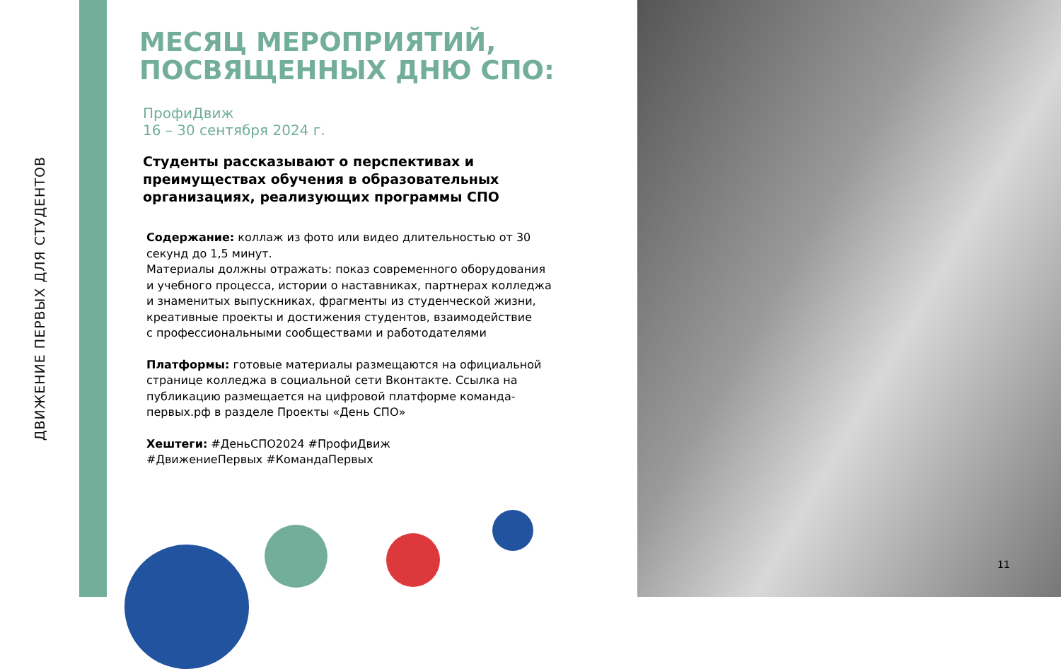ДВИЖЕНИЕ ПЕРВЫХ ДЛЯ СТУДЕНТОВ
МЕСЯЦ МЕРОПРИЯТИЙ, ПОСВЯЩЕННЫХ ДНЮ СПО:
ПрофиДвиж
16 – 30 сентября 2024 г.
Студенты рассказывают о перспективах и преимуществах обучения в образовательных организациях, реализующих программы СПО
Содержание: коллаж из фото или видео длительностью от 30 секунд до 1,5 минут.
Материалы должны отражать: показ современного оборудования
и учебного процесса, истории о наставниках, партнерах колледжа
и знаменитых выпускниках, фрагменты из студенческой жизни, креативные проекты и достижения студентов, взаимодействие
с профессиональными сообществами и работодателями
Платформы: готовые материалы размещаются на официальной странице колледжа в социальной сети Вконтакте. Ссылка на публикацию размещается на цифровой платформе команда-первых.рф в разделе Проекты «День СПО»
Хештеги: #ДеньСПО2024 #ПрофиДвиж
#ДвижениеПервых #КомандаПервых
11